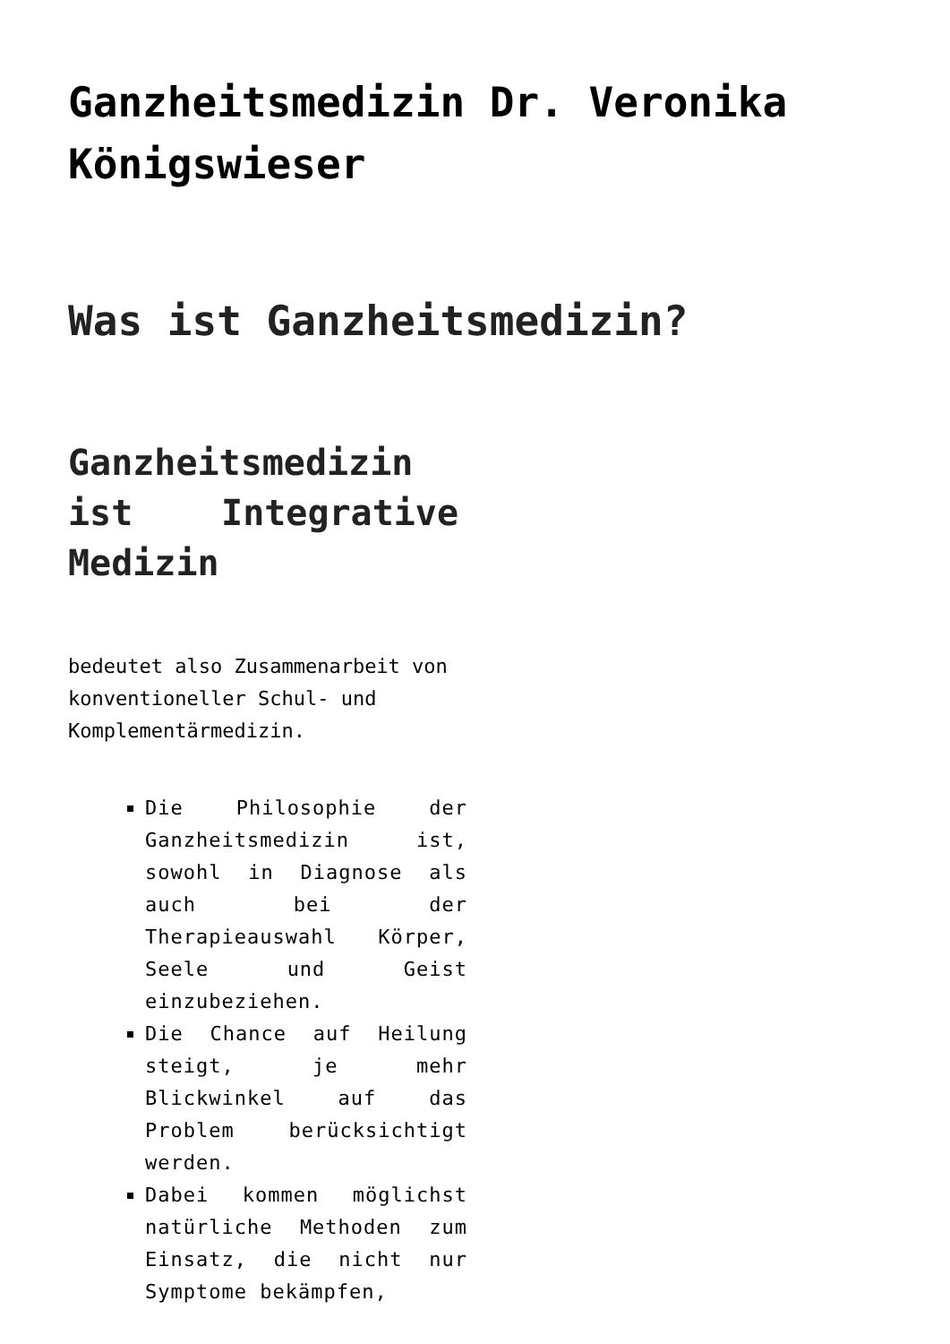Ganzheitsmedizin Dr. Veronika Königswieser
Was ist Ganzheitsmedizin?
Ganzheitsmedizin ist Integrative Medizin
bedeutet also Zusammenarbeit von konventioneller Schul- und Komplementärmedizin.
Die Philosophie der Ganzheitsmedizin ist, sowohl in Diagnose als auch bei der Therapieauswahl Körper, Seele und Geist einzubeziehen.
Die Chance auf Heilung steigt, je mehr Blickwinkel auf das Problem berücksichtigt werden.
Dabei kommen möglichst natürliche Methoden zum Einsatz, die nicht nur Symptome bekämpfen,